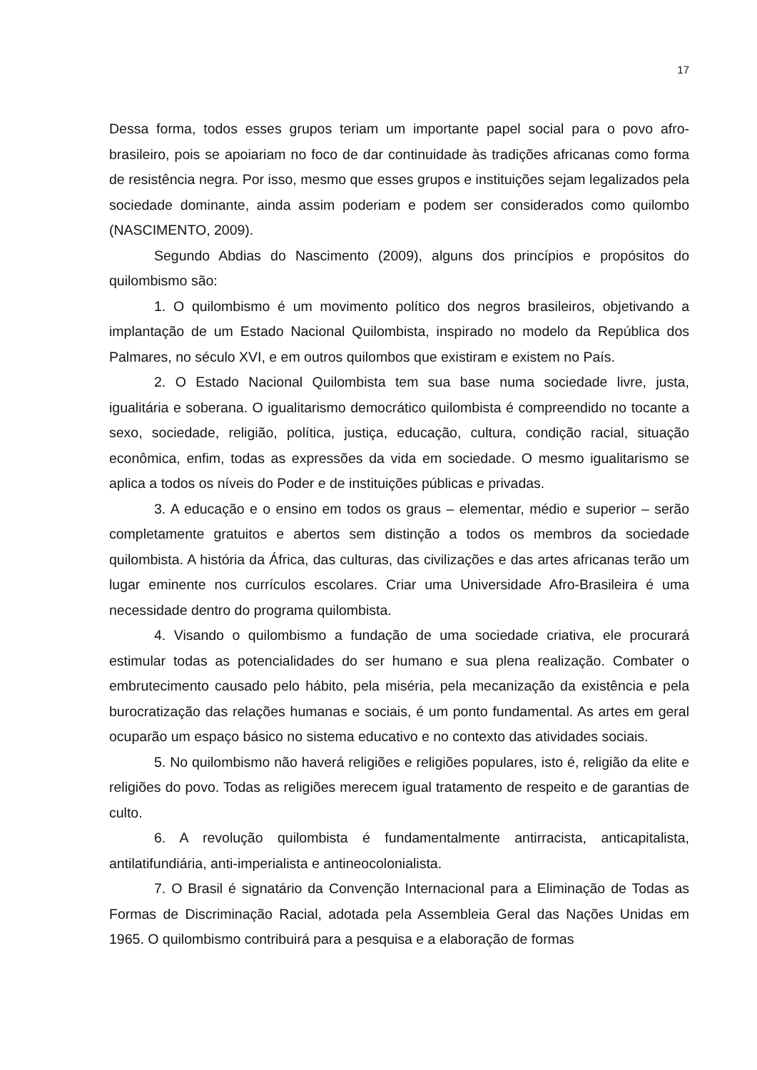17
Dessa forma, todos esses grupos teriam um importante papel social para o povo afro-brasileiro, pois se apoiariam no foco de dar continuidade às tradições africanas como forma de resistência negra. Por isso, mesmo que esses grupos e instituições sejam legalizados pela sociedade dominante, ainda assim poderiam e podem ser considerados como quilombo (NASCIMENTO, 2009).
Segundo Abdias do Nascimento (2009), alguns dos princípios e propósitos do quilombismo são:
1. O quilombismo é um movimento político dos negros brasileiros, objetivando a implantação de um Estado Nacional Quilombista, inspirado no modelo da República dos Palmares, no século XVI, e em outros quilombos que existiram e existem no País.
2. O Estado Nacional Quilombista tem sua base numa sociedade livre, justa, igualitária e soberana. O igualitarismo democrático quilombista é compreendido no tocante a sexo, sociedade, religião, política, justiça, educação, cultura, condição racial, situação econômica, enfim, todas as expressões da vida em sociedade. O mesmo igualitarismo se aplica a todos os níveis do Poder e de instituições públicas e privadas.
3. A educação e o ensino em todos os graus – elementar, médio e superior – serão completamente gratuitos e abertos sem distinção a todos os membros da sociedade quilombista. A história da África, das culturas, das civilizações e das artes africanas terão um lugar eminente nos currículos escolares. Criar uma Universidade Afro-Brasileira é uma necessidade dentro do programa quilombista.
4. Visando o quilombismo a fundação de uma sociedade criativa, ele procurará estimular todas as potencialidades do ser humano e sua plena realização. Combater o embrutecimento causado pelo hábito, pela miséria, pela mecanização da existência e pela burocratização das relações humanas e sociais, é um ponto fundamental. As artes em geral ocuparão um espaço básico no sistema educativo e no contexto das atividades sociais.
5. No quilombismo não haverá religiões e religiões populares, isto é, religião da elite e religiões do povo. Todas as religiões merecem igual tratamento de respeito e de garantias de culto.
6. A revolução quilombista é fundamentalmente antirracista, anticapitalista, antilatifundiária, anti-imperialista e antineocolonialista.
7. O Brasil é signatário da Convenção Internacional para a Eliminação de Todas as Formas de Discriminação Racial, adotada pela Assembleia Geral das Nações Unidas em 1965. O quilombismo contribuirá para a pesquisa e a elaboração de formas